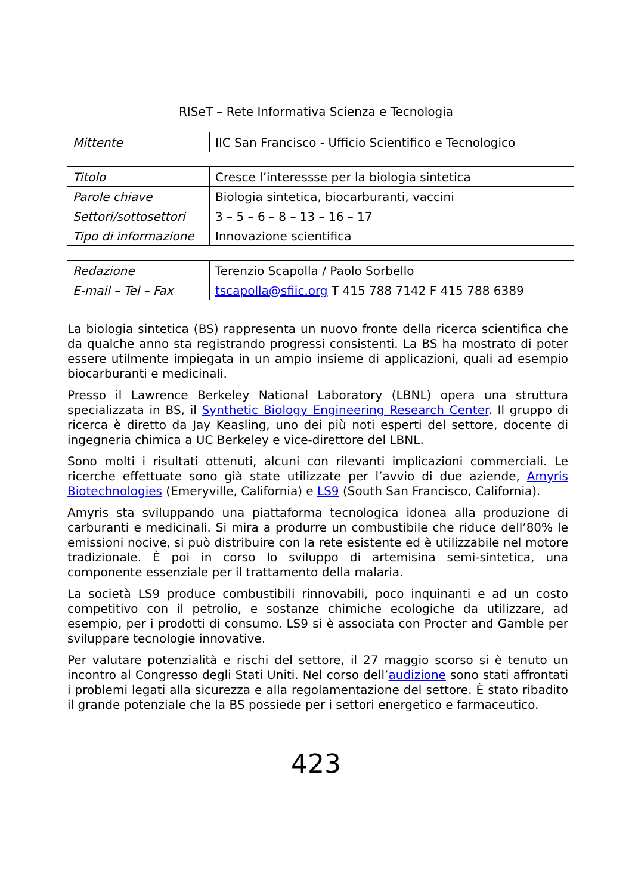RISeT – Rete Informativa Scienza e Tecnologia
| Mittente | IIC San Francisco - Ufficio Scientifico e Tecnologico |
| Titolo | Cresce l’interessse per la biologia sintetica |
| Parole chiave | Biologia sintetica, biocarburanti, vaccini |
| Settori/sottosettori | 3 – 5 – 6 – 8 – 13 – 16 – 17 |
| Tipo di informazione | Innovazione scientifica |
| Redazione | Terenzio Scapolla / Paolo Sorbello |
| E-mail – Tel – Fax | tscapolla@sfiic.org T 415 788 7142 F 415 788 6389 |
La biologia sintetica (BS) rappresenta un nuovo fronte della ricerca scientifica che da qualche anno sta registrando progressi consistenti. La BS ha mostrato di poter essere utilmente impiegata in un ampio insieme di applicazioni, quali ad esempio biocarburanti e medicinali.
Presso il Lawrence Berkeley National Laboratory (LBNL) opera una struttura specializzata in BS, il Synthetic Biology Engineering Research Center. Il gruppo di ricerca è diretto da Jay Keasling, uno dei più noti esperti del settore, docente di ingegneria chimica a UC Berkeley e vice-direttore del LBNL.
Sono molti i risultati ottenuti, alcuni con rilevanti implicazioni commerciali. Le ricerche effettuate sono già state utilizzate per l’avvio di due aziende, Amyris Biotechnologies (Emeryville, California) e LS9 (South San Francisco, California).
Amyris sta sviluppando una piattaforma tecnologica idonea alla produzione di carburanti e medicinali. Si mira a produrre un combustibile che riduce dell’80% le emissioni nocive, si può distribuire con la rete esistente ed è utilizzabile nel motore tradizionale. È poi in corso lo sviluppo di artemisina semi-sintetica, una componente essenziale per il trattamento della malaria.
La società LS9 produce combustibili rinnovabili, poco inquinanti e ad un costo competitivo con il petrolio, e sostanze chimiche ecologiche da utilizzare, ad esempio, per i prodotti di consumo. LS9 si è associata con Procter and Gamble per sviluppare tecnologie innovative.
Per valutare potenzialità e rischi del settore, il 27 maggio scorso si è tenuto un incontro al Congresso degli Stati Uniti. Nel corso dell’audizione sono stati affrontati i problemi legati alla sicurezza e alla regolamentazione del settore. È stato ribadito il grande potenziale che la BS possiede per i settori energetico e farmaceutico.
423